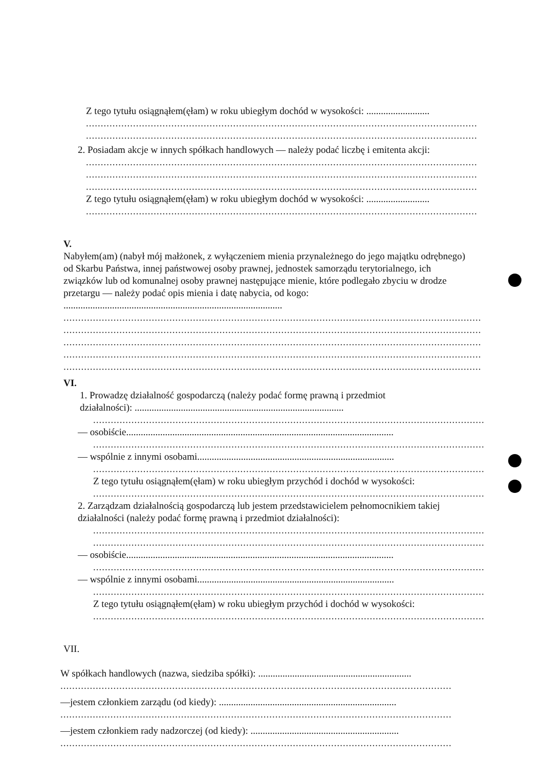Z tego tytułu osiągnąłem(ęłam) w roku ubiegłym dochód w wysokości: ..........................
.....................................................................................................................................
.....................................................................................................................................
2. Posiadam akcje w innych spółkach handlowych — należy podać liczbę i emitenta akcji:
.....................................................................................................................................
.....................................................................................................................................
.....................................................................................................................................
Z tego tytułu osiągnąłem(ęłam) w roku ubiegłym dochód w wysokości: ..........................
.....................................................................................................................................
V.
Nabyłem(am) (nabył mój małżonek, z wyłączeniem mienia przynależnego do jego majątku odrębnego) od Skarbu Państwa, innej państwowej osoby prawnej, jednostek samorządu terytorialnego, ich związków lub od komunalnej osoby prawnej następujące mienie, które podlegało zbyciu w drodze przetargu — należy podać opis mienia i datę nabycia, od kogo: ..........................................................................................
..............................................................................................................................................
..............................................................................................................................................
..............................................................................................................................................
..............................................................................................................................................
..............................................................................................................................................
VI.
1. Prowadzę działalność gospodarczą (należy podać formę prawną i przedmiot działalności): ......................................................................................
.....................................................................................................................................
— osobiście..............................................................................................................
.....................................................................................................................................
— wspólnie z innymi osobami.................................................................................
.....................................................................................................................................
Z tego tytułu osiągnąłem(ęłam) w roku ubiegłym przychód i dochód w wysokości:
.....................................................................................................................................
2. Zarządzam działalnością gospodarczą lub jestem przedstawicielem pełnomocnikiem takiej działalności (należy podać formę prawną i przedmiot działalności):
.....................................................................................................................................
.....................................................................................................................................
— osobiście..............................................................................................................
.....................................................................................................................................
— wspólnie z innymi osobami.................................................................................
.....................................................................................................................................
Z tego tytułu osiągnąłem(ęłam) w roku ubiegłym przychód i dochód w wysokości:
.....................................................................................................................................
VII.
W spółkach handlowych (nazwa, siedziba spółki): ...............................................................
.....................................................................................................................................
—jestem członkiem zarządu (od kiedy): .........................................................................
.....................................................................................................................................
—jestem członkiem rady nadzorczej (od kiedy): .............................................................
.....................................................................................................................................